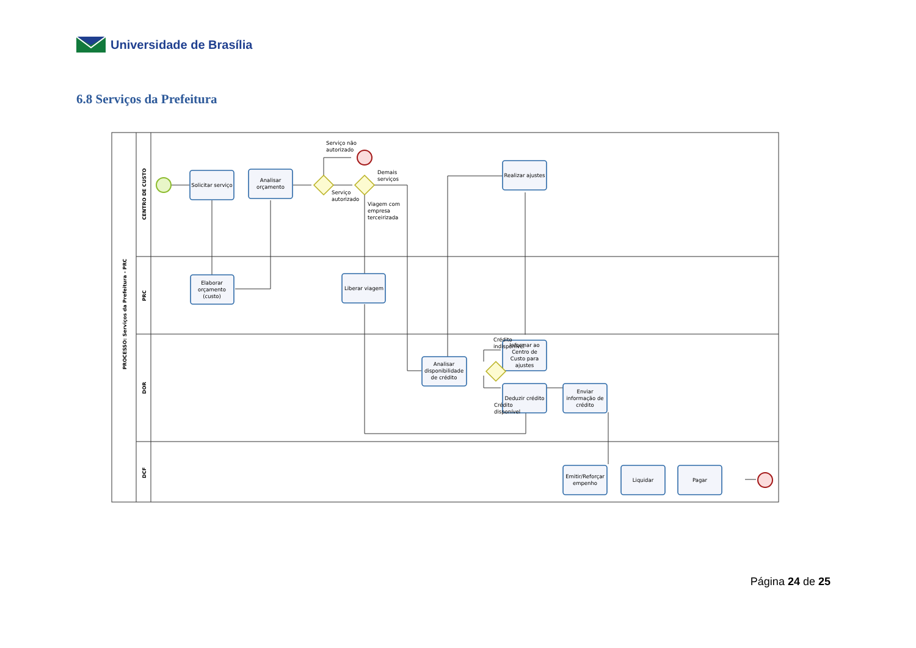Universidade de Brasília
6.8 Serviços da Prefeitura
Solicitar serviço
Analisar
orçamento
Elaborar
orçamento
(custo)
Liberar viagem
Analisar
disponibilidade
de crédito
Realizar ajustes
Informar ao
Centro de
Custo para
ajustes
Deduzir crédito
Enviar
informação de
crédito
Emitir/Reforçar
empenho
Liquidar
Pagar
Serviço não
autorizado
Demais
serviços
Serviço
autorizado
Viagem com
empresa
terceirizada
Crédito
indisponível
Crédito
disponível
PROCESSO: Serviços da Prefeitura - PRC
CENTRO DE CUSTO
PRC
DOR
DCF
Página 24 de 25